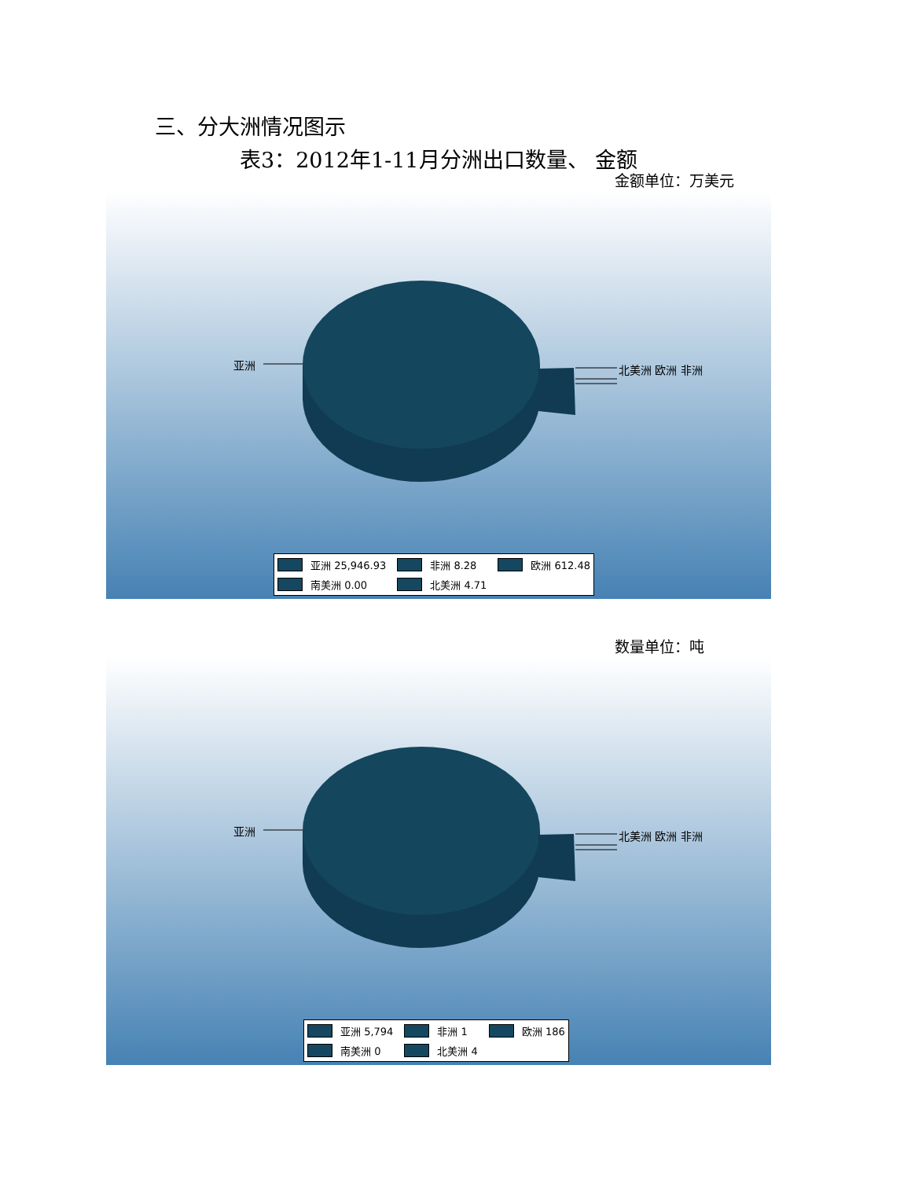三、分大洲情况图示
表3：2012年1-11月分洲出口数量、 金额
金额单位：万美元
亚洲 北美洲 欧洲 非洲
亚洲 25,946.93 非洲 8.28 欧洲 612.48 南美洲 0.00 北美洲 4.71
数量单位：吨
亚洲 北美洲 欧洲 非洲
亚洲 5,794 非洲 1 欧洲 186 南美洲 0 北美洲 4